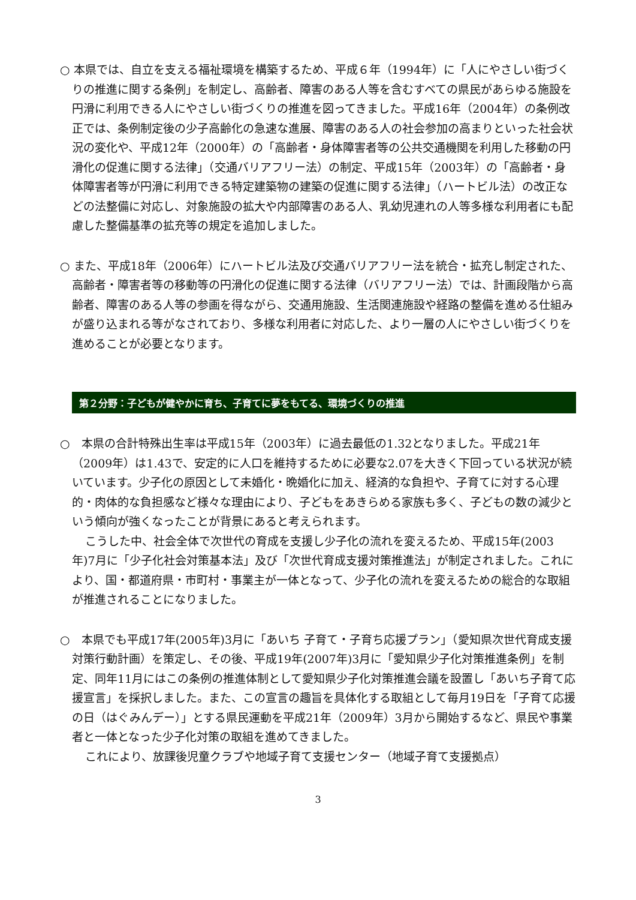○ 本県では、自立を支える福祉環境を構築するため、平成６年（1994年）に「人にやさしい街づくりの推進に関する条例」を制定し、高齢者、障害のある人等を含むすべての県民があらゆる施設を円滑に利用できる人にやさしい街づくりの推進を図ってきました。平成16年（2004年）の条例改正では、条例制定後の少子高齢化の急速な進展、障害のある人の社会参加の高まりといった社会状況の変化や、平成12年（2000年）の「高齢者・身体障害者等の公共交通機関を利用した移動の円滑化の促進に関する法律」（交通バリアフリー法）の制定、平成15年（2003年）の「高齢者・身体障害者等が円滑に利用できる特定建築物の建築の促進に関する法律」（ハートビル法）の改正などの法整備に対応し、対象施設の拡大や内部障害のある人、乳幼児連れの人等多様な利用者にも配慮した整備基準の拡充等の規定を追加しました。
○ また、平成18年（2006年）にハートビル法及び交通バリアフリー法を統合・拡充し制定された、高齢者・障害者等の移動等の円滑化の促進に関する法律（バリアフリー法）では、計画段階から高齢者、障害のある人等の参画を得ながら、交通用施設、生活関連施設や経路の整備を進める仕組みが盛り込まれる等がなされており、多様な利用者に対応した、より一層の人にやさしい街づくりを進めることが必要となります。
第２分野：子どもが健やかに育ち、子育てに夢をもてる、環境づくりの推進
○　本県の合計特殊出生率は平成15年（2003年）に過去最低の1.32となりました。平成21年（2009年）は1.43で、安定的に人口を維持するために必要な2.07を大きく下回っている状況が続いています。少子化の原因として未婚化・晩婚化に加え、経済的な負担や、子育てに対する心理的・肉体的な負担感など様々な理由により、子どもをあきらめる家族も多く、子どもの数の減少という傾向が強くなったことが背景にあると考えられます。
こうした中、社会全体で次世代の育成を支援し少子化の流れを変えるため、平成15年(2003年)7月に「少子化社会対策基本法」及び「次世代育成支援対策推進法」が制定されました。これにより、国・都道府県・市町村・事業主が一体となって、少子化の流れを変えるための総合的な取組が推進されることになりました。
○　本県でも平成17年(2005年)3月に「あいち 子育て・子育ち応援プラン」（愛知県次世代育成支援対策行動計画）を策定し、その後、平成19年(2007年)3月に「愛知県少子化対策推進条例」を制定、同年11月にはこの条例の推進体制として愛知県少子化対策推進会議を設置し「あいち子育て応援宣言」を採択しました。また、この宣言の趣旨を具体化する取組として毎月19日を「子育て応援の日（はぐみんデー）」とする県民運動を平成21年（2009年）3月から開始するなど、県民や事業者と一体となった少子化対策の取組を進めてきました。
これにより、放課後児童クラブや地域子育て支援センター（地域子育て支援拠点）
3